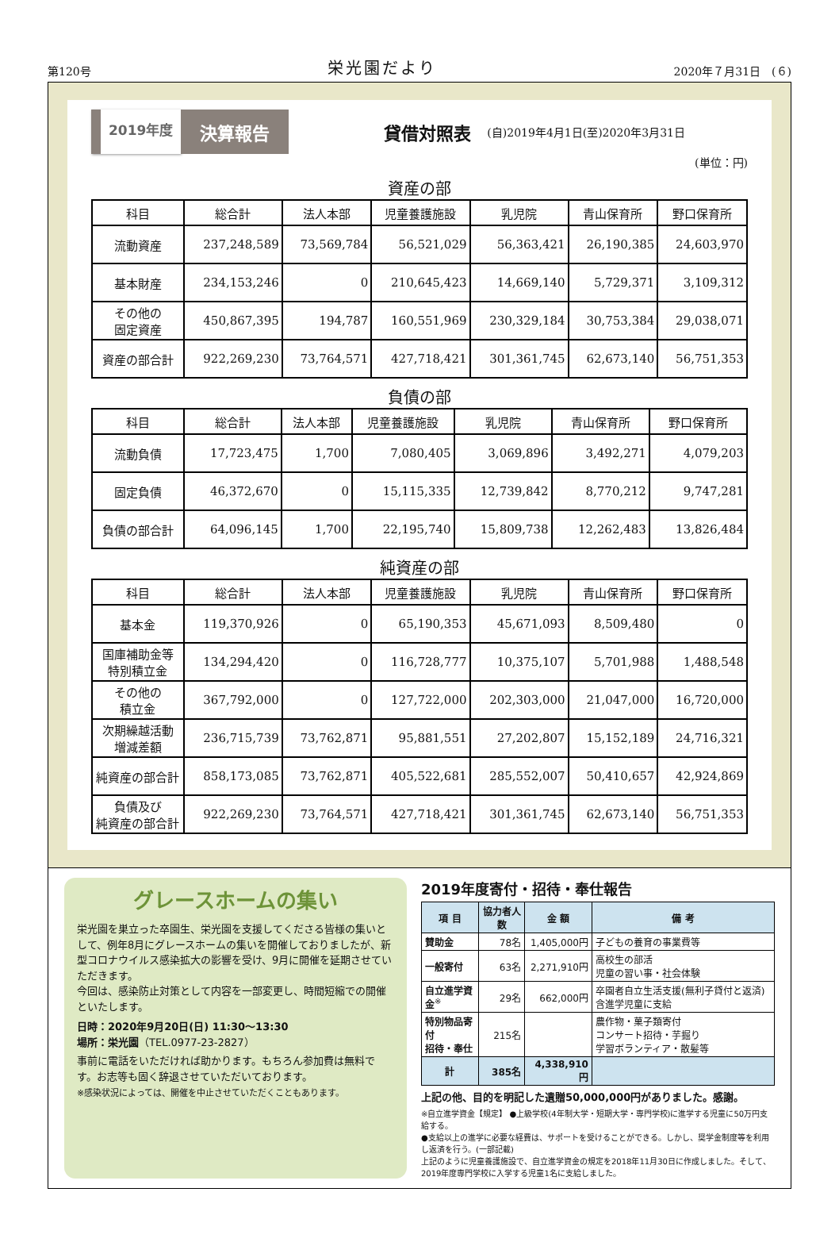第120号 栄光園だより 2020年７月31日　(６)
2019年度 決算報告
貸借対照表 (自)2019年4月1日(至)2020年3月31日
(単位：円)
資産の部
| 科目 | 総合計 | 法人本部 | 児童養護施設 | 乳児院 | 青山保育所 | 野口保育所 |
| --- | --- | --- | --- | --- | --- | --- |
| 流動資産 | 237,248,589 | 73,569,784 | 56,521,029 | 56,363,421 | 26,190,385 | 24,603,970 |
| 基本財産 | 234,153,246 | 0 | 210,645,423 | 14,669,140 | 5,729,371 | 3,109,312 |
| その他の 固定資産 | 450,867,395 | 194,787 | 160,551,969 | 230,329,184 | 30,753,384 | 29,038,071 |
| 資産の部合計 | 922,269,230 | 73,764,571 | 427,718,421 | 301,361,745 | 62,673,140 | 56,751,353 |
負債の部
| 科目 | 総合計 | 法人本部 | 児童養護施設 | 乳児院 | 青山保育所 | 野口保育所 |
| --- | --- | --- | --- | --- | --- | --- |
| 流動負債 | 17,723,475 | 1,700 | 7,080,405 | 3,069,896 | 3,492,271 | 4,079,203 |
| 固定負債 | 46,372,670 | 0 | 15,115,335 | 12,739,842 | 8,770,212 | 9,747,281 |
| 負債の部合計 | 64,096,145 | 1,700 | 22,195,740 | 15,809,738 | 12,262,483 | 13,826,484 |
純資産の部
| 科目 | 総合計 | 法人本部 | 児童養護施設 | 乳児院 | 青山保育所 | 野口保育所 |
| --- | --- | --- | --- | --- | --- | --- |
| 基本金 | 119,370,926 | 0 | 65,190,353 | 45,671,093 | 8,509,480 | 0 |
| 国庫補助金等 特別積立金 | 134,294,420 | 0 | 116,728,777 | 10,375,107 | 5,701,988 | 1,488,548 |
| その他の 積立金 | 367,792,000 | 0 | 127,722,000 | 202,303,000 | 21,047,000 | 16,720,000 |
| 次期繰越活動 増減差額 | 236,715,739 | 73,762,871 | 95,881,551 | 27,202,807 | 15,152,189 | 24,716,321 |
| 純資産の部合計 | 858,173,085 | 73,762,871 | 405,522,681 | 285,552,007 | 50,410,657 | 42,924,869 |
| 負債及び 純資産の部合計 | 922,269,230 | 73,764,571 | 427,718,421 | 301,361,745 | 62,673,140 | 56,751,353 |
グレースホームの集い
栄光園を巣立った卒園生、栄光園を支援してくださる皆様の集いとして、例年8月にグレースホームの集いを開催しておりましたが、新型コロナウイルス感染拡大の影響を受け、9月に開催を延期させていただきます。
今回は、感染防止対策として内容を一部変更し、時間短縮での開催といたします。
日時：2020年9月20日(日) 11:30〜13:30
場所：栄光園（TEL.0977-23-2827）
事前に電話をいただければ助かります。もちろん参加費は無料です。お志等も固く辞退させていただいております。
※感染状況によっては、開催を中止させていただくこともあります。
2019年度寄付・招待・奉仕報告
| 項 目 | 協力者人数 | 金 額 | 備 考 |
| --- | --- | --- | --- |
| 賛助金 | 78名 | 1,405,000円 | 子どもの養育の事業費等 |
| 一般寄付 | 63名 | 2,271,910円 | 高校生の部活 児童の習い事・社会体験 |
| 自立進学資金<sup>※</sup> | 29名 | 662,000円 | 卒園者自立生活支援(無利子貸付と返済)含進学児童に支給 |
| 特別物品寄付 招待・奉仕 | 215名 | | 農作物・菓子類寄付 コンサート招待・芋掘り 学習ボランティア・散髪等 |
| 計 | 385名 | 4,338,910円 | |
上記の他、目的を明記した遺贈50,000,000円がありました。感謝。
※自立進学資金【規定】 ●上級学校(4年制大学・短期大学・専門学校)に進学する児童に50万円支給する。
●支給以上の進学に必要な経費は、サポートを受けることができる。しかし、奨学金制度等を利用し返済を行う。(一部記載)
上記のように児童養護施設で、自立進学資金の規定を2018年11月30日に作成しました。そして、2019年度専門学校に入学する児童1名に支給しました。